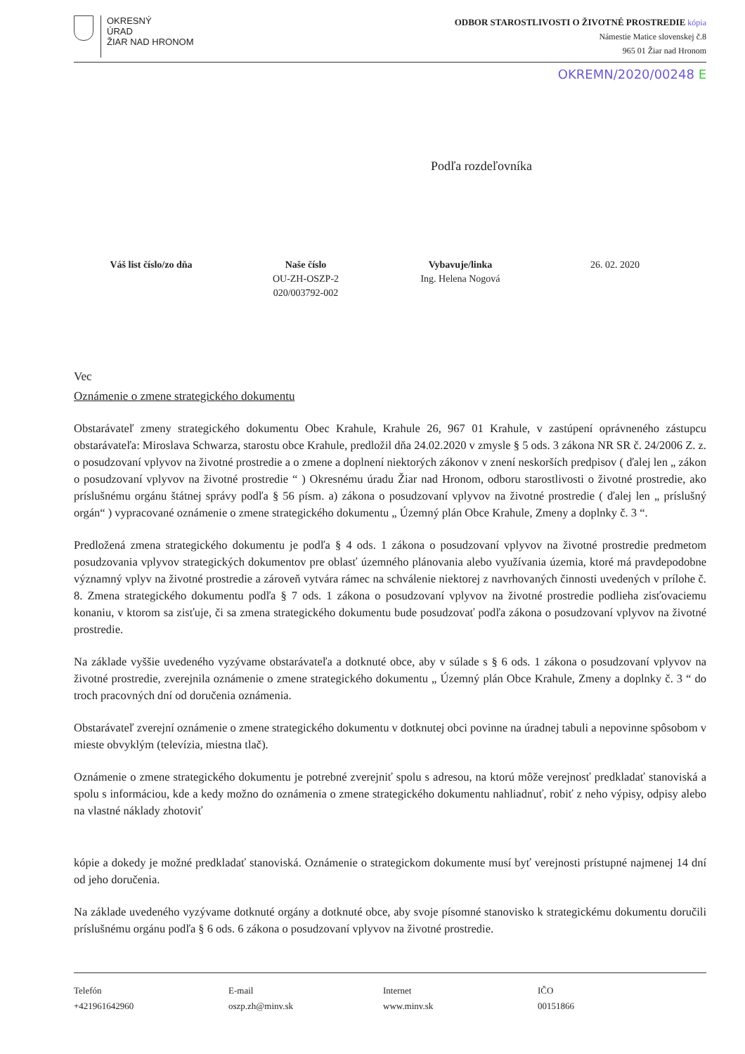OKRESNÝ
ÚRAD
ŽIAR NAD HRONOM
ODBOR STAROSTLIVOSTI O ŽIVOTNÉ PROSTREDIE kópia
Námestie Matice slovenskej č.8
965 01 Žiar nad Hronom
OKREMN/2020/00248 E
Podľa rozdeľovníka
Váš list číslo/zo dňa Naše číslo
OU-ZH-OSZP-2
020/003792-002
Vybavuje/linka
Ing. Helena Nogová
26. 02. 2020
Vec
Oznámenie o zmene strategického dokumentu
Obstarávateľ zmeny strategického dokumentu Obec Krahule, Krahule 26, 967 01 Krahule, v zastúpení oprávneného zástupcu obstarávateľa: Miroslava Schwarza, starostu obce Krahule, predložil dňa 24.02.2020 v zmysle § 5 ods. 3 zákona NR SR č. 24/2006 Z. z. o posudzovaní vplyvov na životné prostredie a o zmene a doplnení niektorých zákonov v znení neskorších predpisov ( ďalej len „ zákon o posudzovaní vplyvov na životné prostredie “ ) Okresnému úradu Žiar nad Hronom, odboru starostlivosti o životné prostredie, ako príslušnému orgánu štátnej správy podľa § 56 písm. a) zákona o posudzovaní vplyvov na životné prostredie ( ďalej len „ príslušný orgán“ ) vypracované oznámenie o zmene strategického dokumentu „ Územný plán Obce Krahule, Zmeny a doplnky č. 3 “.
Predložená zmena strategického dokumentu je podľa § 4 ods. 1 zákona o posudzovaní vplyvov na životné prostredie predmetom posudzovania vplyvov strategických dokumentov pre oblasť územného plánovania alebo využívania územia, ktoré má pravdepodobne významný vplyv na životné prostredie a zároveň vytvára rámec na schválenie niektorej z navrhovaných činnosti uvedených v prílohe č. 8. Zmena strategického dokumentu podľa § 7 ods. 1 zákona o posudzovaní vplyvov na životné prostredie podlieha zisťovaciemu konaniu, v ktorom sa zisťuje, či sa zmena strategického dokumentu bude posudzovať podľa zákona o posudzovaní vplyvov na životné prostredie.
Na základe vyššie uvedeného vyzývame obstarávateľa a dotknuté obce, aby v súlade s § 6 ods. 1 zákona o posudzovaní vplyvov na životné prostredie, zverejnila oznámenie o zmene strategického dokumentu „ Územný plán Obce Krahule, Zmeny a doplnky č. 3 “ do troch pracovných dní od doručenia oznámenia.
Obstarávateľ zverejní oznámenie o zmene strategického dokumentu v dotknutej obci povinne na úradnej tabuli a nepovinne spôsobom v mieste obvyklým (televízia, miestna tlač).
Oznámenie o zmene strategického dokumentu je potrebné zverejniť spolu s adresou, na ktorú môže verejnosť predkladať stanoviská a spolu s informáciou, kde a kedy možno do oznámenia o zmene strategického dokumentu nahliadnuť, robiť z neho výpisy, odpisy alebo na vlastné náklady zhotoviť
kópie a dokedy je možné predkladať stanoviská. Oznámenie o strategickom dokumente musí byť verejnosti prístupné najmenej 14 dní od jeho doručenia.
Na základe uvedeného vyzývame dotknuté orgány a dotknuté obce, aby svoje písomné stanovisko k strategickému dokumentu doručili príslušnému orgánu podľa § 6 ods. 6 zákona o posudzovaní vplyvov na životné prostredie.
Telefón
+421961642960
E-mail
oszp.zh@minv.sk
Internet
www.minv.sk
IČO
00151866